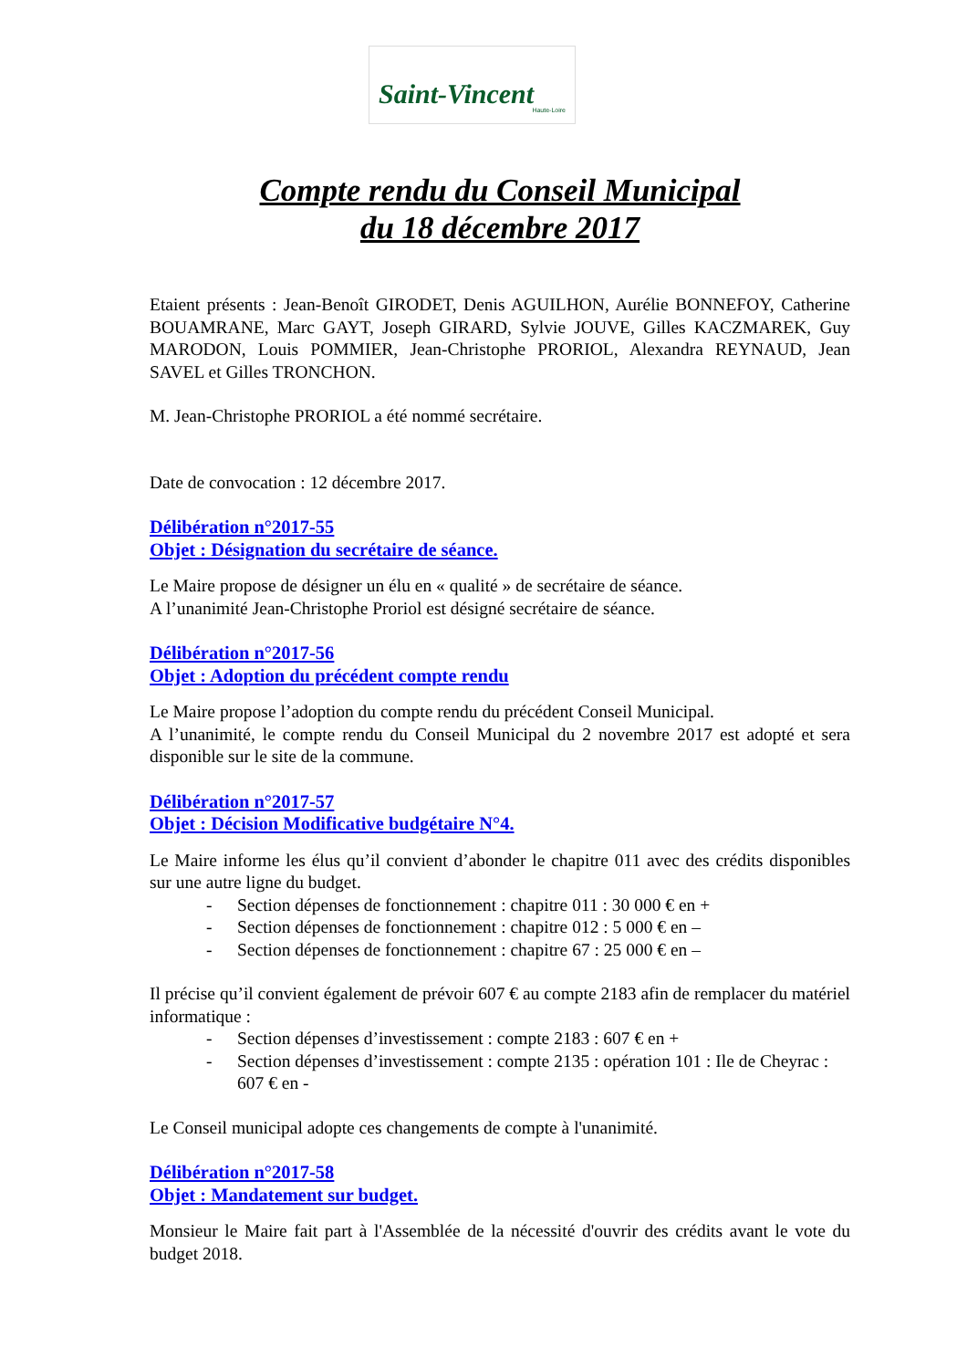Saint-Vincent
Haute-Loire
Compte rendu du Conseil Municipal
du 18 décembre 2017
Etaient présents : Jean-Benoît GIRODET, Denis AGUILHON, Aurélie BONNEFOY, Catherine BOUAMRANE, Marc GAYT, Joseph GIRARD, Sylvie JOUVE, Gilles KACZMAREK, Guy MARODON, Louis POMMIER, Jean-Christophe PRORIOL, Alexandra REYNAUD, Jean SAVEL et Gilles TRONCHON.
M. Jean-Christophe PRORIOL a été nommé secrétaire.
Date de convocation : 12 décembre 2017.
Délibération n°2017-55
Objet : Désignation du secrétaire de séance.
Le Maire propose de désigner un élu en « qualité » de secrétaire de séance.
A l’unanimité Jean-Christophe Proriol est désigné secrétaire de séance.
Délibération n°2017-56
Objet : Adoption du précédent compte rendu
Le Maire propose l’adoption du compte rendu du précédent Conseil Municipal.
A l’unanimité, le compte rendu du Conseil Municipal du 2 novembre 2017 est adopté et sera disponible sur le site de la commune.
Délibération n°2017-57
Objet : Décision Modificative budgétaire N°4.
Le Maire informe les élus qu’il convient d’abonder le chapitre 011 avec des crédits disponibles sur une autre ligne du budget.
- Section dépenses de fonctionnement : chapitre 011 : 30 000 € en +
- Section dépenses de fonctionnement : chapitre 012 : 5 000 € en –
- Section dépenses de fonctionnement : chapitre 67 : 25 000 € en –
Il précise qu’il convient également de prévoir 607 € au compte 2183 afin de remplacer du matériel informatique :
- Section dépenses d’investissement : compte 2183 : 607 € en +
- Section dépenses d’investissement : compte 2135 : opération 101 : Ile de Cheyrac : 607 € en -
Le Conseil municipal adopte ces changements de compte à l'unanimité.
Délibération n°2017-58
Objet : Mandatement sur budget.
Monsieur le Maire fait part à l'Assemblée de la nécessité d'ouvrir des crédits avant le vote du budget 2018.